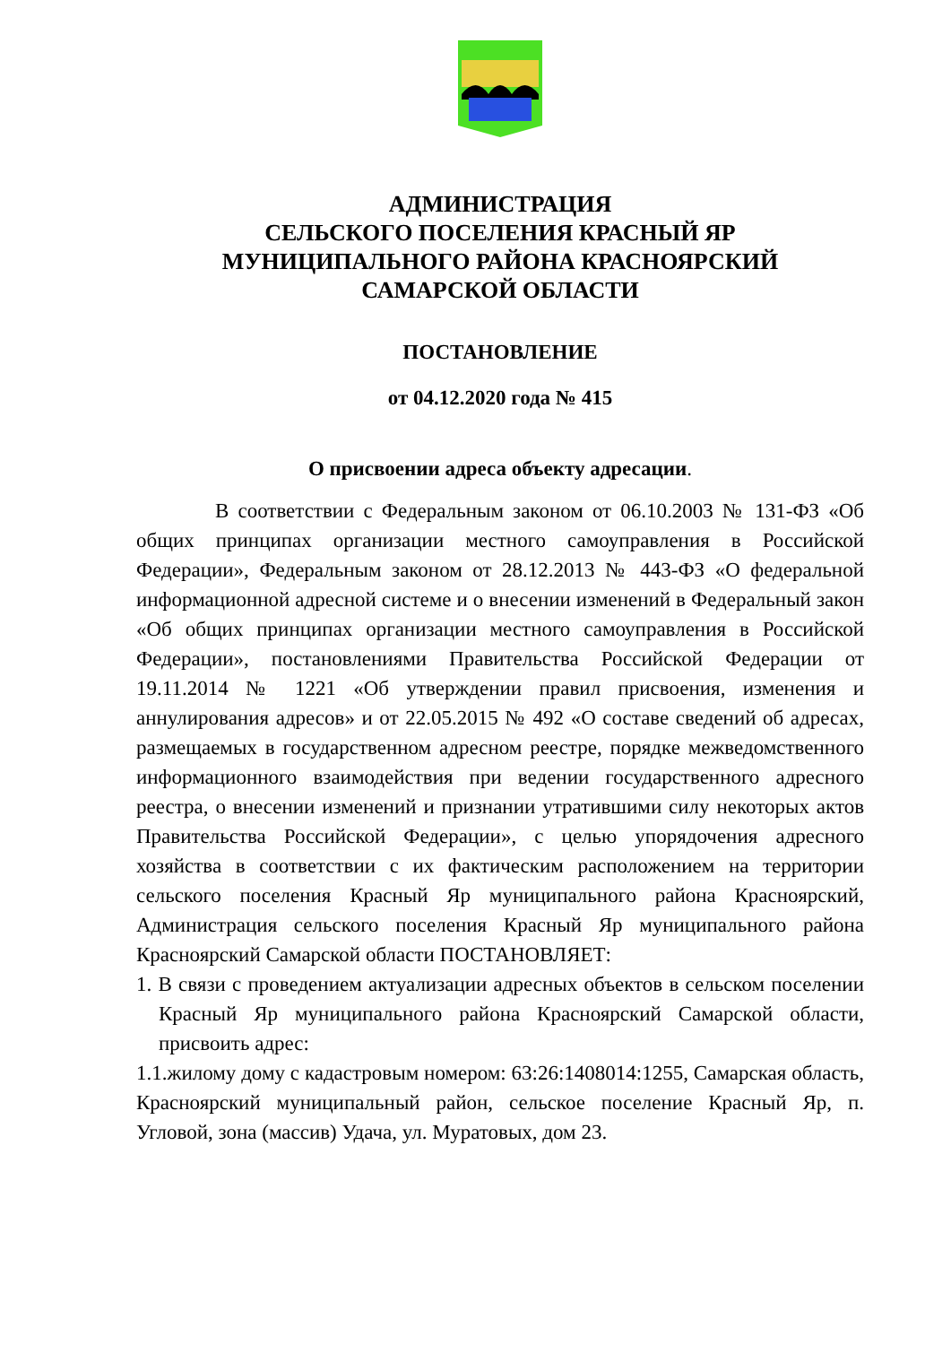АДМИНИСТРАЦИЯ
СЕЛЬСКОГО ПОСЕЛЕНИЯ КРАСНЫЙ ЯР
МУНИЦИПАЛЬНОГО РАЙОНА КРАСНОЯРСКИЙ
САМАРСКОЙ ОБЛАСТИ
ПОСТАНОВЛЕНИЕ
от 04.12.2020 года № 415
О присвоении адреса объекту адресации.
В соответствии с Федеральным законом от 06.10.2003 № 131-ФЗ «Об общих принципах организации местного самоуправления в Российской Федерации», Федеральным законом от 28.12.2013 № 443-ФЗ «О федеральной информационной адресной системе и о внесении изменений в Федеральный закон «Об общих принципах организации местного самоуправления в Российской Федерации», постановлениями Правительства Российской Федерации от 19.11.2014 № 1221 «Об утверждении правил присвоения, изменения и аннулирования адресов» и от 22.05.2015 № 492 «О составе сведений об адресах, размещаемых в государственном адресном реестре, порядке межведомственного информационного взаимодействия при ведении государственного адресного реестра, о внесении изменений и признании утратившими силу некоторых актов Правительства Российской Федерации», с целью упорядочения адресного хозяйства в соответствии с их фактическим расположением на территории сельского поселения Красный Яр муниципального района Красноярский, Администрация сельского поселения Красный Яр муниципального района Красноярский Самарской области ПОСТАНОВЛЯЕТ:
1. В связи с проведением актуализации адресных объектов в сельском поселении Красный Яр муниципального района Красноярский Самарской области, присвоить адрес:
1.1.жилому дому с кадастровым номером: 63:26:1408014:1255, Самарская область, Красноярский муниципальный район, сельское поселение Красный Яр, п. Угловой, зона (массив) Удача, ул. Муратовых, дом 23.